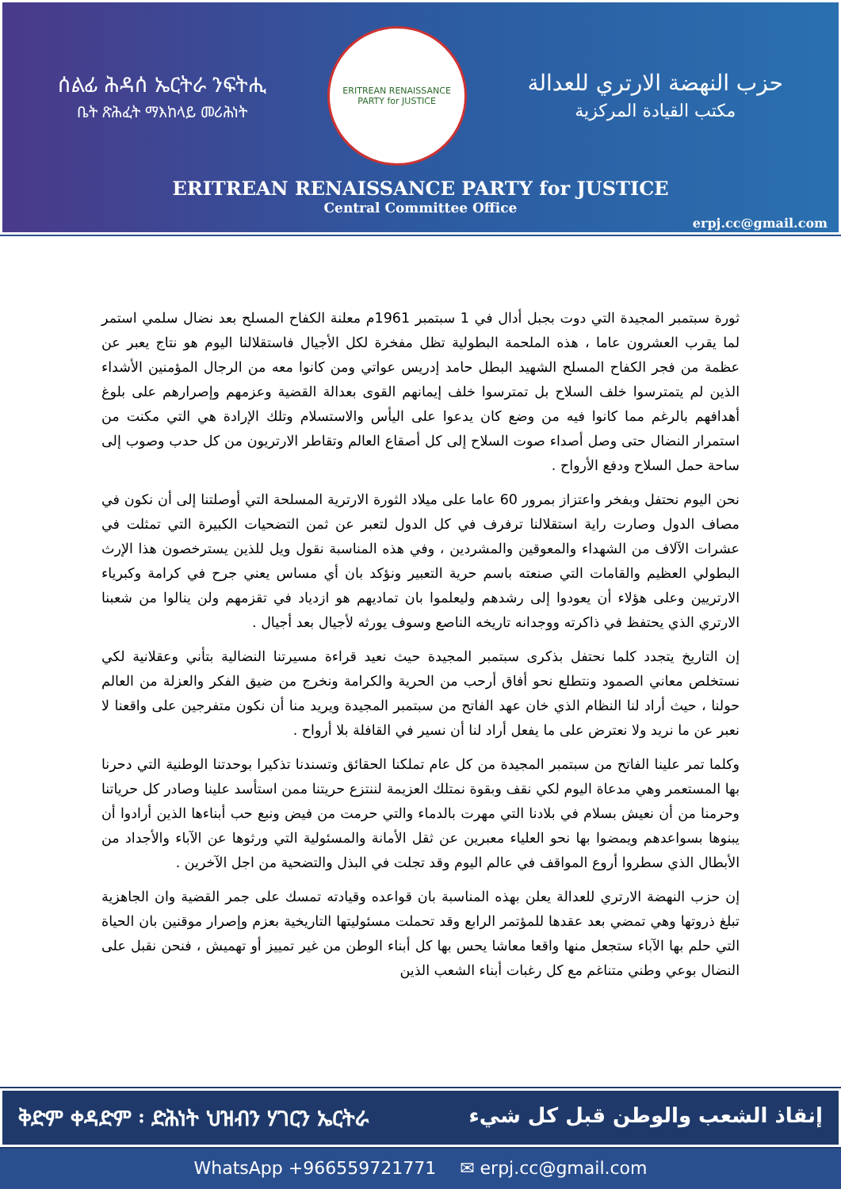ሰልፊ ሕዳሰ ኤርትራ ንፍትሒ
ቤት ጽሕፈት ማእከላይ መሪሕነት
ERITREAN RENAISSANCE PARTY for JUSTICE
حزب النهضة الارتري للعدالة
مكتب القيادة المركزية
ERITREAN RENAISSANCE PARTY for JUSTICE
Central Committee Office
erpj.cc@gmail.com
ثورة سبتمبر المجيدة التي دوت بجبل أدال في 1 سبتمبر 1961م معلنة الكفاح المسلح بعد نضال سلمي استمر لما يقرب العشرون عاما ، هذه الملحمة البطولية تظل مفخرة لكل الأجيال فاستقلالنا اليوم هو نتاج يعبر عن عظمة من فجر الكفاح المسلح الشهيد البطل حامد إدريس عواتي ومن كانوا معه من الرجال المؤمنين الأشداء الذين لم يتمترسوا خلف السلاح بل تمترسوا خلف إيمانهم القوى بعدالة القضية وعزمهم وإصرارهم على بلوغ أهدافهم بالرغم مما كانوا فيه من وضع كان يدعوا على اليأس والاستسلام وتلك الإرادة هي التي مكنت من استمرار النضال حتى وصل أصداء صوت السلاح إلى كل أصقاع العالم وتقاطر الارتريون من كل حدب وصوب إلى ساحة حمل السلاح ودفع الأرواح .
نحن اليوم نحتفل وبفخر واعتزاز بمرور 60 عاما على ميلاد الثورة الارترية المسلحة التي أوصلتنا إلى أن نكون في مصاف الدول وصارت راية استقلالنا ترفرف في كل الدول لتعبر عن ثمن التضحيات الكبيرة التي تمثلت في عشرات الآلاف من الشهداء والمعوقين والمشردين ، وفي هذه المناسبة نقول ويل للذين يسترخصون هذا الإرث البطولي العظيم والقامات التي صنعته باسم حرية التعبير ونؤكد بان أي مساس يعني جرح في كرامة وكبرياء الارتريين وعلى هؤلاء أن يعودوا إلى رشدهم وليعلموا بان تماديهم هو ازدياد في تقزمهم ولن ينالوا من شعبنا الارتري الذي يحتفظ في ذاكرته ووجدانه تاريخه الناصع وسوف يورثه لأجيال بعد أجيال .
إن التاريخ يتجدد كلما نحتفل بذكرى سبتمبر المجيدة حيث نعيد قراءة مسيرتنا النضالية بتأني وعقلانية لكي نستخلص معاني الصمود ونتطلع نحو أفاق أرحب من الحرية والكرامة ونخرج من ضيق الفكر والعزلة من العالم حولنا ، حيث أراد لنا النظام الذي خان عهد الفاتح من سبتمبر المجيدة ويريد منا أن نكون متفرجين على واقعنا لا نعبر عن ما نريد ولا نعترض على ما يفعل أراد لنا أن نسير في القافلة بلا أرواح .
وكلما تمر علينا الفاتح من سبتمبر المجيدة من كل عام تملكنا الحقائق وتسندنا تذكيرا بوحدتنا الوطنية التي دحرنا بها المستعمر وهي مدعاة اليوم لكي نقف وبقوة نمتلك العزيمة لننتزع حريتنا ممن استأسد علينا وصادر كل حرياتنا وحرمنا من أن نعيش بسلام في بلادنا التي مهرت بالدماء والتي حرمت من فيض ونبع حب أبناءها الذين أرادوا أن يبنوها بسواعدهم ويمضوا بها نحو العلياء معبرين عن ثقل الأمانة والمسئولية التي ورثوها عن الآباء والأجداد من الأبطال الذي سطروا أروع المواقف في عالم اليوم وقد تجلت في البذل والتضحية من اجل الآخرين .
إن حزب النهضة الارتري للعدالة يعلن بهذه المناسبة بان قواعده وقيادته تمسك على جمر القضية وان الجاهزية تبلغ ذروتها وهي تمضي بعد عقدها للمؤتمر الرابع وقد تحملت مسئوليتها التاريخية بعزم وإصرار موقنين بان الحياة التي حلم بها الآباء ستجعل منها واقعا معاشا يحس بها كل أبناء الوطن من غير تمييز أو تهميش ، فنحن نقبل على النضال بوعي وطني متناغم مع كل رغبات أبناء الشعب الذين
ቅድም ቀዳድም ፡ ድሕነት ህዝብን ሃገርን ኤርትራ إنقاذ الشعب والوطن قبل كل شيء
WhatsApp +966559721771 ✉ erpj.cc@gmail.com